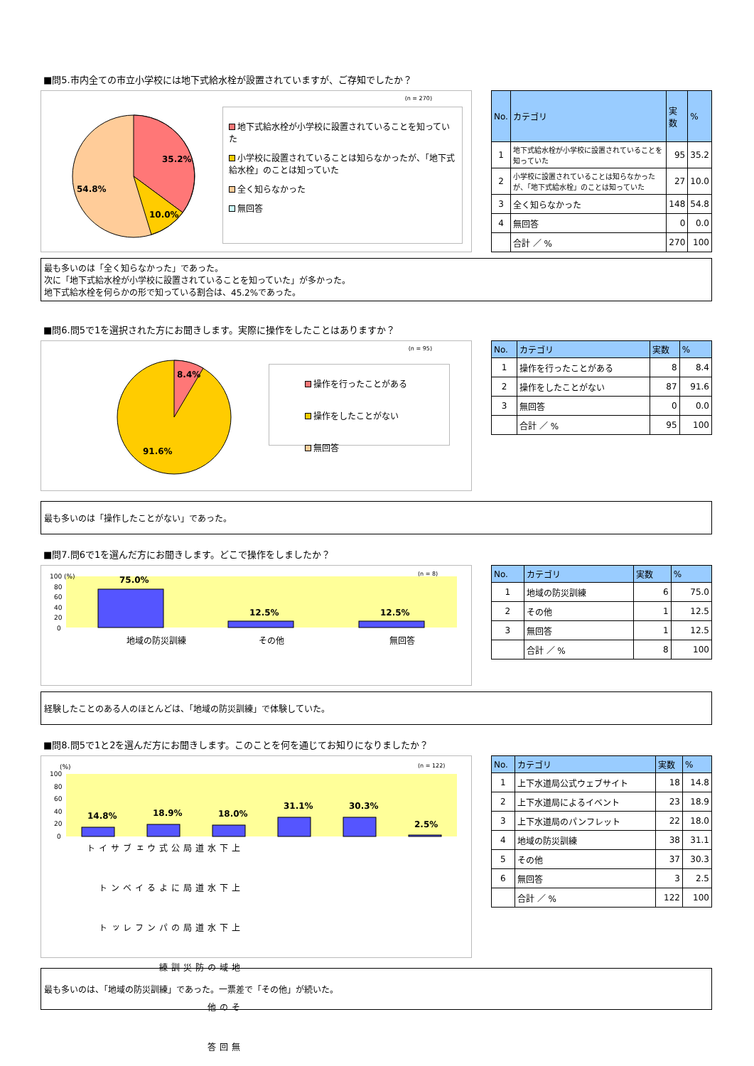■問5.市内全ての市立小学校には地下式給水栓が設置されていますが、ご存知でしたか？
(n = 270)
35.2%
10.0%
54.8%
地下式給水栓が小学校に設置されていることを知っていた
小学校に設置されていることは知らなかったが、「地下式給水栓」のことは知っていた
全く知らなかった
無回答
| No. | カテゴリ | 実数 | % |
| --- | --- | --- | --- |
| 1 | 地下式給水栓が小学校に設置されていることを知っていた | 95 | 35.2 |
| 2 | 小学校に設置されていることは知らなかったが、「地下式給水栓」のことは知っていた | 27 | 10.0 |
| 3 | 全く知らなかった | 148 | 54.8 |
| 4 | 無回答 | 0 | 0.0 |
| | 合計 ／ % | 270 | 100 |
最も多いのは「全く知らなかった」であった。
次に「地下式給水栓が小学校に設置されていることを知っていた」が多かった。
地下式給水栓を何らかの形で知っている割合は、45.2%であった。
■問6.問5で1を選択された方にお聞きします。実際に操作をしたことはありますか？
(n = 95)
8.4%
91.6%
操作を行ったことがある
操作をしたことがない
無回答
| No. | カテゴリ | 実数 | % |
| --- | --- | --- | --- |
| 1 | 操作を行ったことがある | 8 | 8.4 |
| 2 | 操作をしたことがない | 87 | 91.6 |
| 3 | 無回答 | 0 | 0.0 |
| | 合計 ／ % | 95 | 100 |
最も多いのは「操作したことがない」であった。
■問7.問6で1を選んだ方にお聞きします。どこで操作をしましたか？
100 (%)
80
60
40
20
0
(n = 8)
75.0%
12.5%
12.5%
地域の防災訓練
その他
無回答
| No. | カテゴリ | 実数 | % |
| --- | --- | --- | --- |
| 1 | 地域の防災訓練 | 6 | 75.0 |
| 2 | その他 | 1 | 12.5 |
| 3 | 無回答 | 1 | 12.5 |
| | 合計 ／ % | 8 | 100 |
経験したことのある人のほとんどは、「地域の防災訓練」で体験していた。
■問8.問5で1と2を選んだ方にお聞きします。このことを何を通じてお知りになりましたか？
(%)
100
80
60
40
20
0
(n = 122)
14.8%
18.9%
18.0%
31.1%
30.3%
2.5%
上下水道局公式ウェブサイト 上下水道局によるイベント 上下水道局のパンフレット 地域の防災訓練 その他 無回答
| No. | カテゴリ | 実数 | % |
| --- | --- | --- | --- |
| 1 | 上下水道局公式ウェブサイト | 18 | 14.8 |
| 2 | 上下水道局によるイベント | 23 | 18.9 |
| 3 | 上下水道局のパンフレット | 22 | 18.0 |
| 4 | 地域の防災訓練 | 38 | 31.1 |
| 5 | その他 | 37 | 30.3 |
| 6 | 無回答 | 3 | 2.5 |
| | 合計 ／ % | 122 | 100 |
最も多いのは、「地域の防災訓練」であった。一票差で「その他」が続いた。